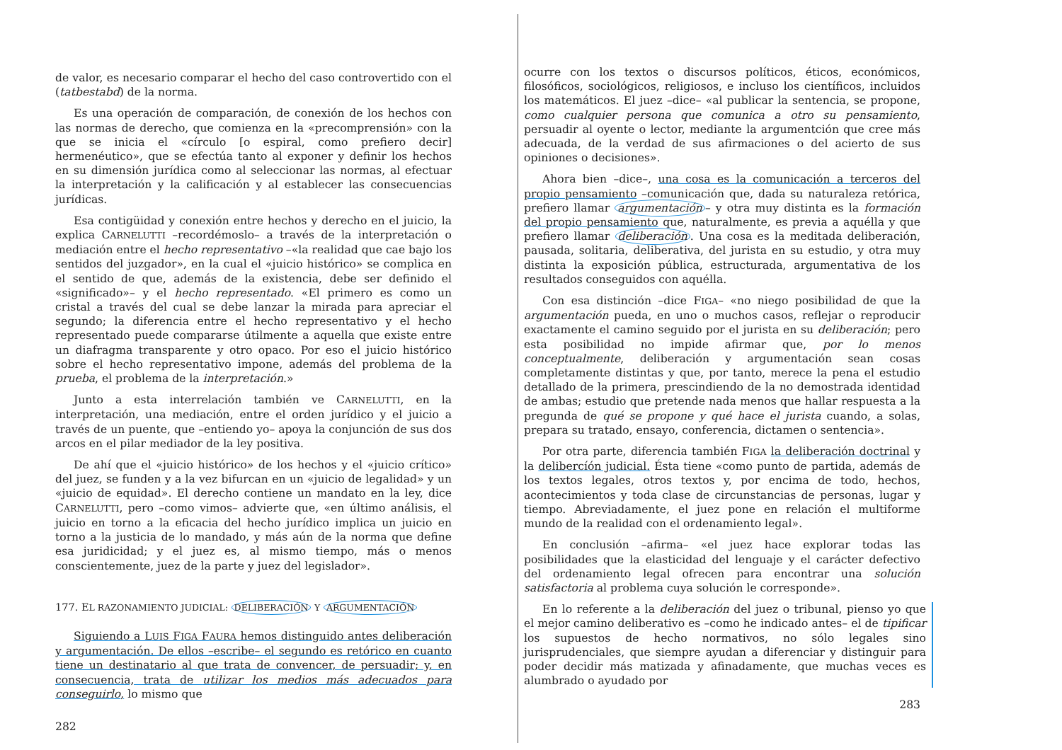de valor, es necesario comparar el hecho del caso controvertido con el (tatbestabd) de la norma.
Es una operación de comparación, de conexión de los hechos con las normas de derecho, que comienza en la «precomprensión» con la que se inicia el «círculo [o espiral, como prefiero decir] hermenéutico», que se efectúa tanto al exponer y definir los hechos en su dimensión jurídica como al seleccionar las normas, al efectuar la interpretación y la calificación y al establecer las consecuencias jurídicas.
Esa contigüidad y conexión entre hechos y derecho en el juicio, la explica CARNELUTTI –recordémoslo– a través de la interpretación o mediación entre el hecho representativo –«la realidad que cae bajo los sentidos del juzgador», en la cual el «juicio histórico» se complica en el sentido de que, además de la existencia, debe ser definido el «significado»– y el hecho representado. «El primero es como un cristal a través del cual se debe lanzar la mirada para apreciar el segundo; la diferencia entre el hecho representativo y el hecho representado puede compararse útilmente a aquella que existe entre un diafragma transparente y otro opaco. Por eso el juicio histórico sobre el hecho representativo impone, además del problema de la prueba, el problema de la interpretación.»
Junto a esta interrelación también ve CARNELUTTI, en la interpretación, una mediación, entre el orden jurídico y el juicio a través de un puente, que –entiendo yo– apoya la conjunción de sus dos arcos en el pilar mediador de la ley positiva.
De ahí que el «juicio histórico» de los hechos y el «juicio crítico» del juez, se funden y a la vez bifurcan en un «juicio de legalidad» y un «juicio de equidad». El derecho contiene un mandato en la ley, dice CARNELUTTI, pero –como vimos– advierte que, «en último análisis, el juicio en torno a la eficacia del hecho jurídico implica un juicio en torno a la justicia de lo mandado, y más aún de la norma que define esa juridicidad; y el juez es, al mismo tiempo, más o menos conscientemente, juez de la parte y juez del legislador».
177. EL RAZONAMIENTO JUDICIAL: DELIBERACIÓN Y ARGUMENTACIÓN
Siguiendo a LUIS FIGA FAURA hemos distinguido antes deliberación y argumentación. De ellos –escribe– el segundo es retórico en cuanto tiene un destinatario al que trata de convencer, de persuadir; y, en consecuencia, trata de utilizar los medios más adecuados para conseguirlo, lo mismo que
282
ocurre con los textos o discursos políticos, éticos, económicos, filosóficos, sociológicos, religiosos, e incluso los científicos, incluidos los matemáticos. El juez –dice– «al publicar la sentencia, se propone, como cualquier persona que comunica a otro su pensamiento, persuadir al oyente o lector, mediante la argumentción que cree más adecuada, de la verdad de sus afirmaciones o del acierto de sus opiniones o decisiones».
Ahora bien –dice–, una cosa es la comunicación a terceros del propio pensamiento –comunicación que, dada su naturaleza retórica, prefiero llamar argumentación – y otra muy distinta es la formación del propio pensamiento que, naturalmente, es previa a aquélla y que prefiero llamar deliberación. Una cosa es la meditada deliberación, pausada, solitaria, deliberativa, del jurista en su estudio, y otra muy distinta la exposición pública, estructurada, argumentativa de los resultados conseguidos con aquélla.
Con esa distinción –dice FIGA– «no niego posibilidad de que la argumentación pueda, en uno o muchos casos, reflejar o reproducir exactamente el camino seguido por el jurista en su deliberación; pero esta posibilidad no impide afirmar que, por lo menos conceptualmente, deliberación y argumentación sean cosas completamente distintas y que, por tanto, merece la pena el estudio detallado de la primera, prescindiendo de la no demostrada identidad de ambas; estudio que pretende nada menos que hallar respuesta a la pregunda de qué se propone y qué hace el jurista cuando, a solas, prepara su tratado, ensayo, conferencia, dictamen o sentencia».
Por otra parte, diferencia también FIGA la deliberación doctrinal y la delibercíón judicial. Ésta tiene «como punto de partida, además de los textos legales, otros textos y, por encima de todo, hechos, acontecimientos y toda clase de circunstancias de personas, lugar y tiempo. Abreviadamente, el juez pone en relación el multiforme mundo de la realidad con el ordenamiento legal».
En conclusión –afirma– «el juez hace explorar todas las posibilidades que la elasticidad del lenguaje y el carácter defectivo del ordenamiento legal ofrecen para encontrar una solución satisfactoria al problema cuya solución le corresponde».
En lo referente a la deliberación del juez o tribunal, pienso yo que el mejor camino deliberativo es –como he indicado antes– el de tipificar los supuestos de hecho normativos, no sólo legales sino jurisprudenciales, que siempre ayudan a diferenciar y distinguir para poder decidir más matizada y afinadamente, que muchas veces es alumbrado o ayudado por
283